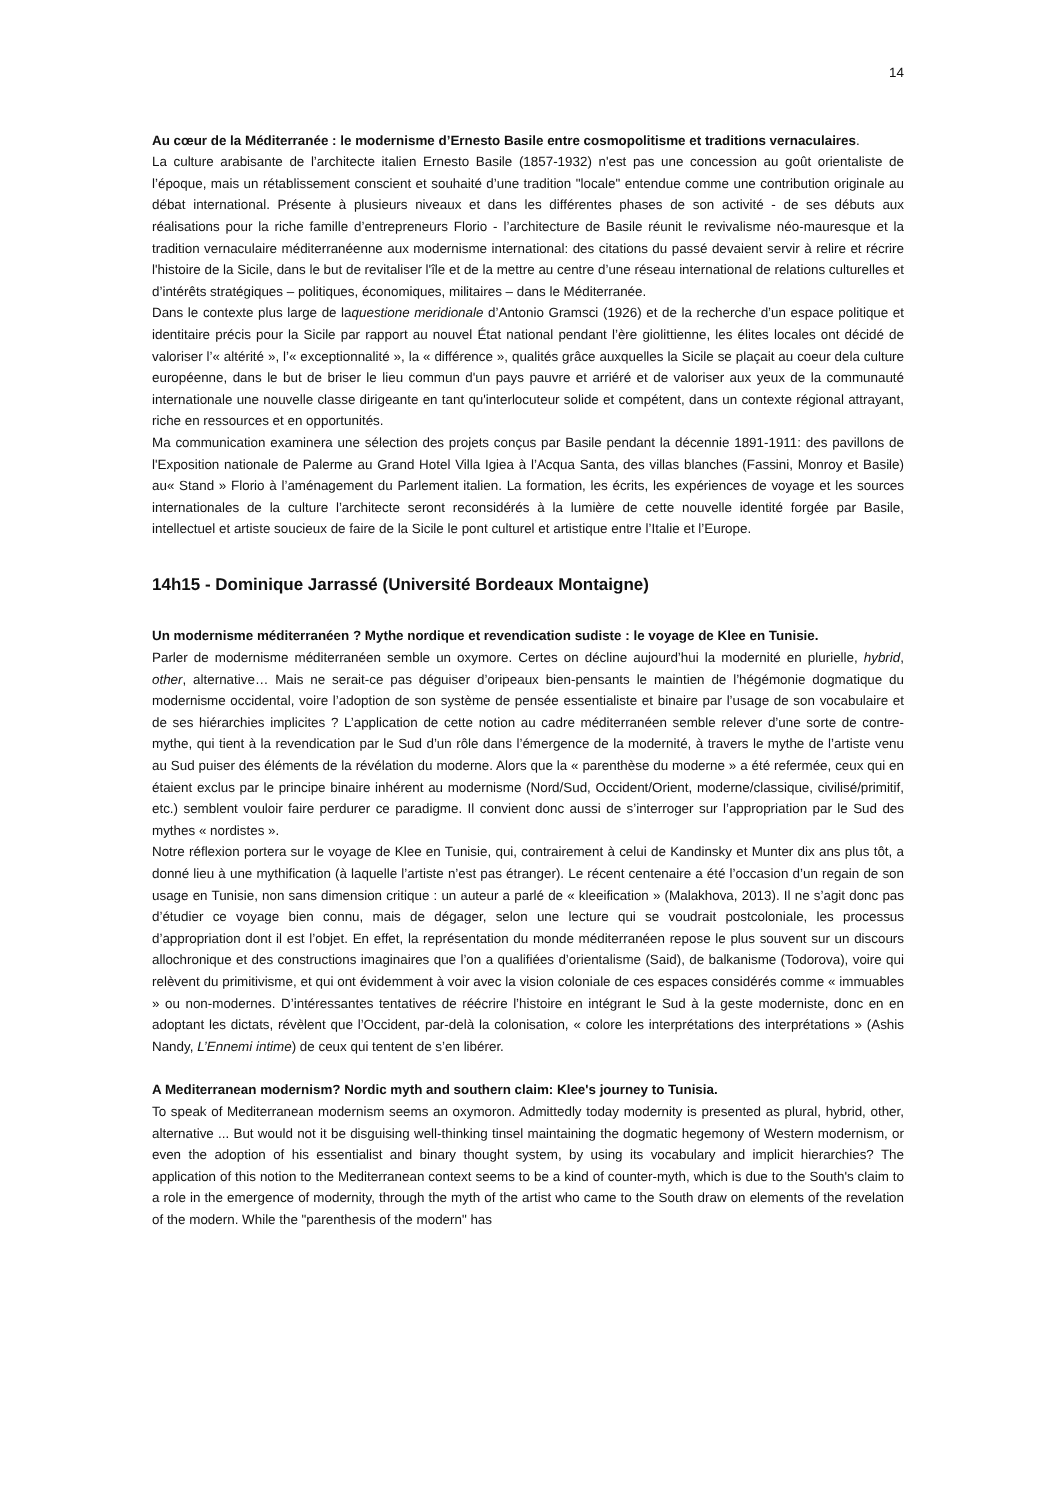14
Au cœur de la Méditerranée : le modernisme d’Ernesto Basile entre cosmopolitisme et traditions vernaculaires.
La culture arabisante de l’architecte italien Ernesto Basile (1857-1932) n'est pas une concession au goût orientaliste de l’époque, mais un rétablissement conscient et souhaité d’une tradition "locale" entendue comme une contribution originale au débat international. Présente à plusieurs niveaux et dans les différentes phases de son activité - de ses débuts aux réalisations pour la riche famille d’entrepreneurs Florio - l’architecture de Basile réunit le revivalisme néo-mauresque et la tradition vernaculaire méditerranéenne aux modernisme international: des citations du passé devaient servir à relire et récrire l'histoire de la Sicile, dans le but de revitaliser l'île et de la mettre au centre d’une réseau international de relations culturelles et d’intérêts stratégiques – politiques, économiques, militaires – dans le Méditerranée.
Dans le contexte plus large de laquestione meridionale d’Antonio Gramsci (1926) et de la recherche d’un espace politique et identitaire précis pour la Sicile par rapport au nouvel État national pendant l’ère giolittienne, les élites locales ont décidé de valoriser l’« altérité », l’« exceptionnalité », la « différence », qualités grâce auxquelles la Sicile se plaçait au coeur dela culture européenne, dans le but de briser le lieu commun d'un pays pauvre et arriéré et de valoriser aux yeux de la communauté internationale une nouvelle classe dirigeante en tant qu'interlocuteur solide et compétent, dans un contexte régional attrayant, riche en ressources et en opportunités.
Ma communication examinera une sélection des projets conçus par Basile pendant la décennie 1891-1911: des pavillons de l'Exposition nationale de Palerme au Grand Hotel Villa Igiea à l’Acqua Santa, des villas blanches (Fassini, Monroy et Basile) au« Stand » Florio à l’aménagement du Parlement italien. La formation, les écrits, les expériences de voyage et les sources internationales de la culture l’architecte seront reconsidérés à la lumière de cette nouvelle identité forgée par Basile, intellectuel et artiste soucieux de faire de la Sicile le pont culturel et artistique entre l’Italie et l’Europe.
14h15 - Dominique Jarrassé (Université Bordeaux Montaigne)
Un modernisme méditerranéen ? Mythe nordique et revendication sudiste : le voyage de Klee en Tunisie.
Parler de modernisme méditerranéen semble un oxymore. Certes on décline aujourd’hui la modernité en plurielle, hybrid, other, alternative… Mais ne serait-ce pas déguiser d’oripeaux bien-pensants le maintien de l’hégémonie dogmatique du modernisme occidental, voire l’adoption de son système de pensée essentialiste et binaire par l’usage de son vocabulaire et de ses hiérarchies implicites ? L’application de cette notion au cadre méditerranéen semble relever d’une sorte de contre-mythe, qui tient à la revendication par le Sud d’un rôle dans l’émergence de la modernité, à travers le mythe de l’artiste venu au Sud puiser des éléments de la révélation du moderne. Alors que la « parenthèse du moderne » a été refermée, ceux qui en étaient exclus par le principe binaire inhérent au modernisme (Nord/Sud, Occident/Orient, moderne/classique, civilisé/primitif, etc.) semblent vouloir faire perdurer ce paradigme. Il convient donc aussi de s’interroger sur l’appropriation par le Sud des mythes « nordistes ».
Notre réflexion portera sur le voyage de Klee en Tunisie, qui, contrairement à celui de Kandinsky et Munter dix ans plus tôt, a donné lieu à une mythification (à laquelle l’artiste n’est pas étranger). Le récent centenaire a été l’occasion d’un regain de son usage en Tunisie, non sans dimension critique : un auteur a parlé de « kleeification » (Malakhova, 2013). Il ne s’agit donc pas d’étudier ce voyage bien connu, mais de dégager, selon une lecture qui se voudrait postcoloniale, les processus d’appropriation dont il est l’objet. En effet, la représentation du monde méditerranéen repose le plus souvent sur un discours allochronique et des constructions imaginaires que l’on a qualifiées d’orientalisme (Said), de balkanisme (Todorova), voire qui relèvent du primitivisme, et qui ont évidemment à voir avec la vision coloniale de ces espaces considérés comme « immuables » ou non-modernes. D’intéressantes tentatives de réécrire l’histoire en intégrant le Sud à la geste moderniste, donc en en adoptant les dictats, révèlent que l’Occident, par-delà la colonisation, « colore les interprétations des interprétations » (Ashis Nandy, L’Ennemi intime) de ceux qui tentent de s’en libérer.
A Mediterranean modernism? Nordic myth and southern claim: Klee's journey to Tunisia.
To speak of Mediterranean modernism seems an oxymoron. Admittedly today modernity is presented as plural, hybrid, other, alternative ... But would not it be disguising well-thinking tinsel maintaining the dogmatic hegemony of Western modernism, or even the adoption of his essentialist and binary thought system, by using its vocabulary and implicit hierarchies? The application of this notion to the Mediterranean context seems to be a kind of counter-myth, which is due to the South's claim to a role in the emergence of modernity, through the myth of the artist who came to the South draw on elements of the revelation of the modern. While the "parenthesis of the modern" has